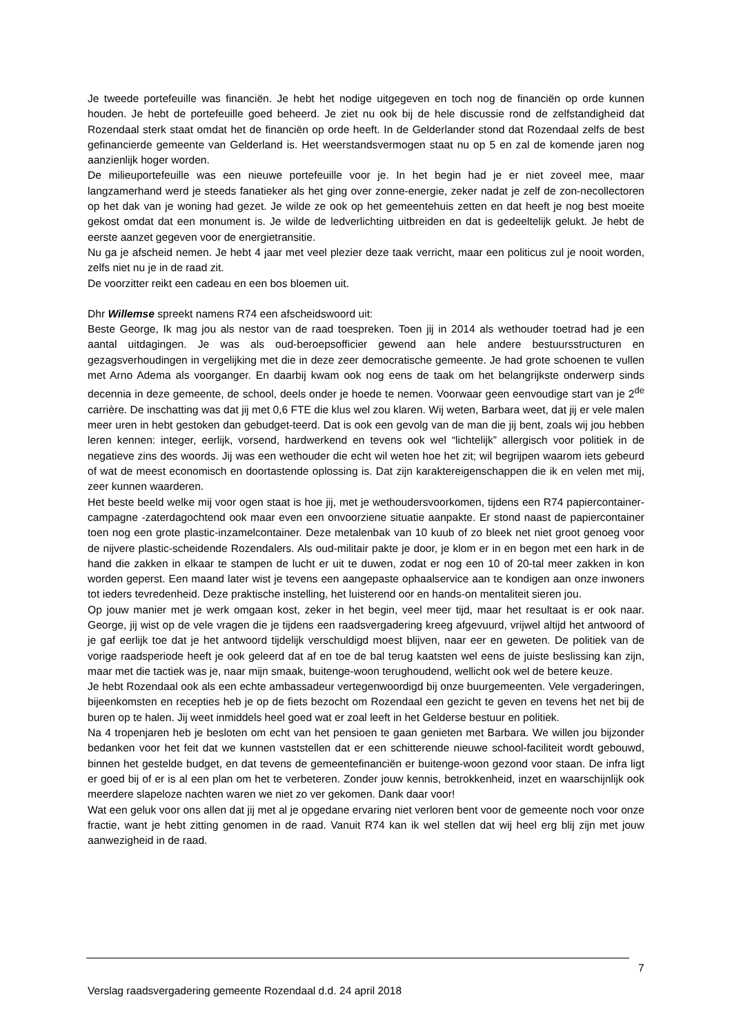Je tweede portefeuille was financiën. Je hebt het nodige uitgegeven en toch nog de financiën op orde kunnen houden. Je hebt de portefeuille goed beheerd. Je ziet nu ook bij de hele discussie rond de zelfstandigheid dat Rozendaal sterk staat omdat het de financiën op orde heeft. In de Gelderlander stond dat Rozendaal zelfs de best gefinancierde gemeente van Gelderland is. Het weerstandsvermogen staat nu op 5 en zal de komende jaren nog aanzienlijk hoger worden.
De milieuportefeuille was een nieuwe portefeuille voor je. In het begin had je er niet zoveel mee, maar langzamerhand werd je steeds fanatieker als het ging over zonne-energie, zeker nadat je zelf de zon-necollectoren op het dak van je woning had gezet. Je wilde ze ook op het gemeentehuis zetten en dat heeft je nog best moeite gekost omdat dat een monument is. Je wilde de ledverlichting uitbreiden en dat is gedeeltelijk gelukt. Je hebt de eerste aanzet gegeven voor de energietransitie.
Nu ga je afscheid nemen. Je hebt 4 jaar met veel plezier deze taak verricht, maar een politicus zul je nooit worden, zelfs niet nu je in de raad zit.
De voorzitter reikt een cadeau en een bos bloemen uit.
Dhr Willemse spreekt namens R74 een afscheidswoord uit:
Beste George, Ik mag jou als nestor van de raad toespreken. Toen jij in 2014 als wethouder toetrad had je een aantal uitdagingen. Je was als oud-beroepsofficier gewend aan hele andere bestuursstructuren en gezagsverhoudingen in vergelijking met die in deze zeer democratische gemeente. Je had grote schoenen te vullen met Arno Adema als voorganger. En daarbij kwam ook nog eens de taak om het belangrijkste onderwerp sinds decennia in deze gemeente, de school, deels onder je hoede te nemen. Voorwaar geen eenvoudige start van je 2<sup>de</sup> carrière. De inschatting was dat jij met 0,6 FTE die klus wel zou klaren. Wij weten, Barbara weet, dat jij er vele malen meer uren in hebt gestoken dan gebudget-teerd. Dat is ook een gevolg van de man die jij bent, zoals wij jou hebben leren kennen: integer, eerlijk, vorsend, hardwerkend en tevens ook wel “lichtelijk” allergisch voor politiek in de negatieve zins des woords. Jij was een wethouder die echt wil weten hoe het zit; wil begrijpen waarom iets gebeurd of wat de meest economisch en doortastende oplossing is. Dat zijn karaktereigenschappen die ik en velen met mij, zeer kunnen waarderen.
Het beste beeld welke mij voor ogen staat is hoe jij, met je wethoudersvoorkomen, tijdens een R74 papiercontainer- campagne -zaterdagochtend ook maar even een onvoorziene situatie aanpakte. Er stond naast de papiercontainer toen nog een grote plastic-inzamelcontainer. Deze metalenbak van 10 kuub of zo bleek net niet groot genoeg voor de nijvere plastic-scheidende Rozendalers. Als oud-militair pakte je door, je klom er in en begon met een hark in de hand die zakken in elkaar te stampen de lucht er uit te duwen, zodat er nog een 10 of 20-tal meer zakken in kon worden geperst. Een maand later wist je tevens een aangepaste ophaalservice aan te kondigen aan onze inwoners tot ieders tevredenheid. Deze praktische instelling, het luisterend oor en hands-on mentaliteit sieren jou.
Op jouw manier met je werk omgaan kost, zeker in het begin, veel meer tijd, maar het resultaat is er ook naar. George, jij wist op de vele vragen die je tijdens een raadsvergadering kreeg afgevuurd, vrijwel altijd het antwoord of je gaf eerlijk toe dat je het antwoord tijdelijk verschuldigd moest blijven, naar eer en geweten. De politiek van de vorige raadsperiode heeft je ook geleerd dat af en toe de bal terug kaatsten wel eens de juiste beslissing kan zijn, maar met die tactiek was je, naar mijn smaak, buitenge-woon terughoudend, wellicht ook wel de betere keuze.
Je hebt Rozendaal ook als een echte ambassadeur vertegenwoordigd bij onze buurgemeenten. Vele vergaderingen, bijeenkomsten en recepties heb je op de fiets bezocht om Rozendaal een gezicht te geven en tevens het net bij de buren op te halen. Jij weet inmiddels heel goed wat er zoal leeft in het Gelderse bestuur en politiek.
Na 4 tropenjaren heb je besloten om echt van het pensioen te gaan genieten met Barbara. We willen jou bijzonder bedanken voor het feit dat we kunnen vaststellen dat er een schitterende nieuwe school-faciliteit wordt gebouwd, binnen het gestelde budget, en dat tevens de gemeentefinanciën er buitenge-woon gezond voor staan. De infra ligt er goed bij of er is al een plan om het te verbeteren. Zonder jouw kennis, betrokkenheid, inzet en waarschijnlijk ook meerdere slapeloze nachten waren we niet zo ver gekomen. Dank daar voor!
Wat een geluk voor ons allen dat jij met al je opgedane ervaring niet verloren bent voor de gemeente noch voor onze fractie, want je hebt zitting genomen in de raad. Vanuit R74 kan ik wel stellen dat wij heel erg blij zijn met jouw aanwezigheid in de raad.
7
Verslag raadsvergadering gemeente Rozendaal d.d. 24 april 2018